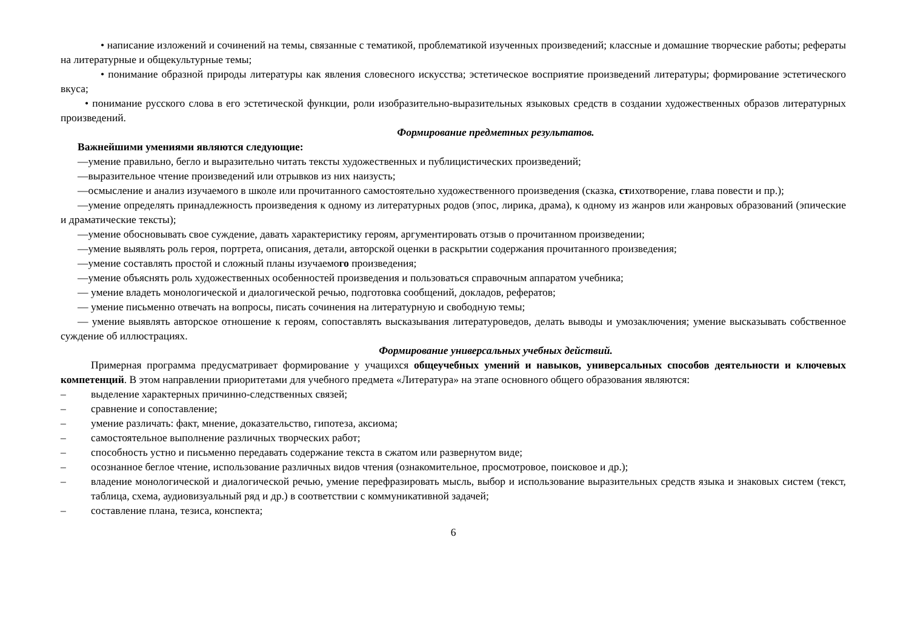• написание изложений и сочинений на темы, связанные с тематикой, проблематикой изученных произведений; классные и домашние творческие работы; рефераты на литературные и общекультурные темы;
• понимание образной природы литературы как явления словесного искусства; эстетическое восприятие произведений литературы; формирование эстетического вкуса;
• понимание русского слова в его эстетической функции, роли изобразительно-выразительных языковых средств в создании художественных образов литературных произведений.
Формирование предметных результатов.
Важнейшими умениями являются следующие:
—умение правильно, бегло и выразительно читать тексты художественных и публицистических произведений;
—выразительное чтение произведений или отрывков из них наизусть;
—осмысление и анализ изучаемого в школе или прочитанного самостоятельно художественного произведения (сказка, стихотворение, глава повести и пр.);
—умение определять принадлежность произведения к одному из литературных родов (эпос, лирика, драма), к одному из жанров или жанровых образований (эпические и драматические тексты);
—умение обосновывать свое суждение, давать характеристику героям, аргументировать отзыв о прочитанном произведении;
—умение выявлять роль героя, портрета, описания, детали, авторской оценки в раскрытии содержания прочитанного произведения;
—умение составлять простой и сложный планы изучаемого произведения;
—умение объяснять роль художественных особенностей произведения и пользоваться справочным аппаратом учебника;
— умение владеть монологической и диалогической речью, подготовка сообщений, докладов, рефератов;
— умение письменно отвечать на вопросы, писать сочинения на литературную и свободную темы;
— умение выявлять авторское отношение к героям, сопоставлять высказывания литературоведов, делать выводы и умозаключения; умение высказывать собственное суждение об иллюстрациях.
Формирование универсальных учебных действий.
Примерная программа предусматривает формирование у учащихся общеучебных умений и навыков, универсальных способов деятельности и ключевых компетенций. В этом направлении приоритетами для учебного предмета «Литература» на этапе основного общего образования являются:
– выделение характерных причинно-следственных связей;
– сравнение и сопоставление;
– умение различать: факт, мнение, доказательство, гипотеза, аксиома;
– самостоятельное выполнение различных творческих работ;
– способность устно и письменно передавать содержание текста в сжатом или развернутом виде;
– осознанное беглое чтение, использование различных видов чтения (ознакомительное, просмотровое, поисковое и др.);
– владение монологической и диалогической речью, умение перефразировать мысль, выбор и использование выразительных средств языка и знаковых систем (текст, таблица, схема, аудиовизуальный ряд и др.) в соответствии с коммуникативной задачей;
– составление плана, тезиса, конспекта;
6